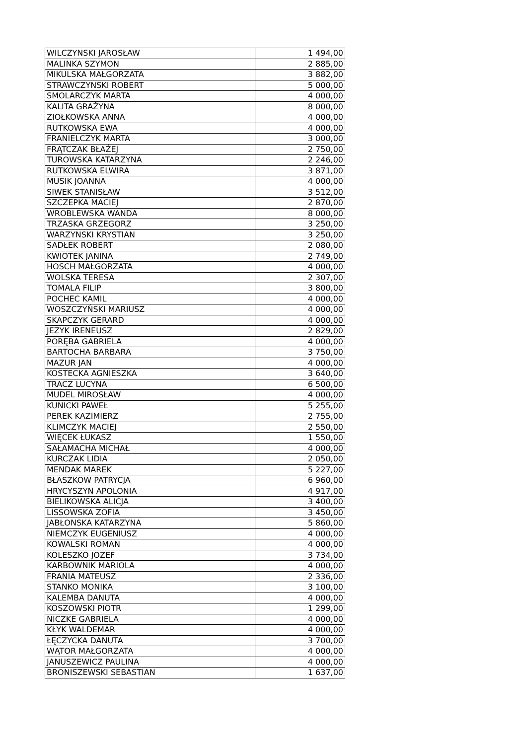| WILCZYNSKI JAROSŁAW | 1 494,00 |
| MALINKA SZYMON | 2 885,00 |
| MIKULSKA MAŁGORZATA | 3 882,00 |
| STRAWCZYNSKI ROBERT | 5 000,00 |
| SMOLARCZYK MARTA | 4 000,00 |
| KALITA GRAŻYNA | 8 000,00 |
| ZIOŁKOWSKA ANNA | 4 000,00 |
| RUTKOWSKA EWA | 4 000,00 |
| FRANIELCZYK MARTA | 3 000,00 |
| FRĄTCZAK BŁAŻEJ | 2 750,00 |
| TUROWSKA KATARZYNA | 2 246,00 |
| RUTKOWSKA ELWIRA | 3 871,00 |
| MUSIK JOANNA | 4 000,00 |
| SIWEK STANISŁAW | 3 512,00 |
| SZCZEPKA MACIEJ | 2 870,00 |
| WROBLEWSKA WANDA | 8 000,00 |
| TRZASKA GRZEGORZ | 3 250,00 |
| WARZYNSKI KRYSTIAN | 3 250,00 |
| SADŁEK ROBERT | 2 080,00 |
| KWIOTEK JANINA | 2 749,00 |
| HOSCH MAŁGORZATA | 4 000,00 |
| WOLSKA TERESA | 2 307,00 |
| TOMALA FILIP | 3 800,00 |
| POCHEC KAMIL | 4 000,00 |
| WOSZCZYŃSKI MARIUSZ | 4 000,00 |
| SKAPCZYK GERARD | 4 000,00 |
| JEZYK IRENEUSZ | 2 829,00 |
| PORĘBA GABRIELA | 4 000,00 |
| BARTOCHA BARBARA | 3 750,00 |
| MAZUR JAN | 4 000,00 |
| KOSTECKA AGNIESZKA | 3 640,00 |
| TRACZ LUCYNA | 6 500,00 |
| MUDEL MIROSŁAW | 4 000,00 |
| KUNICKI PAWEŁ | 5 255,00 |
| PEREK KAZIMIERZ | 2 755,00 |
| KLIMCZYK MACIEJ | 2 550,00 |
| WIĘCEK ŁUKASZ | 1 550,00 |
| SAŁAMACHA MICHAŁ | 4 000,00 |
| KURCZAK LIDIA | 2 050,00 |
| MENDAK MAREK | 5 227,00 |
| BŁASZKOW PATRYCJA | 6 960,00 |
| HRYCYSZYN APOLONIA | 4 917,00 |
| BIELIKOWSKA ALICJA | 3 400,00 |
| LISSOWSKA ZOFIA | 3 450,00 |
| JABŁONSKA KATARZYNA | 5 860,00 |
| NIEMCZYK EUGENIUSZ | 4 000,00 |
| KOWALSKI ROMAN | 4 000,00 |
| KOLESZKO JOZEF | 3 734,00 |
| KARBOWNIK MARIOLA | 4 000,00 |
| FRANIA MATEUSZ | 2 336,00 |
| STANKO MONIKA | 3 100,00 |
| KALEMBA DANUTA | 4 000,00 |
| KOSZOWSKI PIOTR | 1 299,00 |
| NICZKE GABRIELA | 4 000,00 |
| KŁYK WALDEMAR | 4 000,00 |
| ŁĘCZYCKA DANUTA | 3 700,00 |
| WĄTOR MAŁGORZATA | 4 000,00 |
| JANUSZEWICZ PAULINA | 4 000,00 |
| BRONISZEWSKI SEBASTIAN | 1 637,00 |